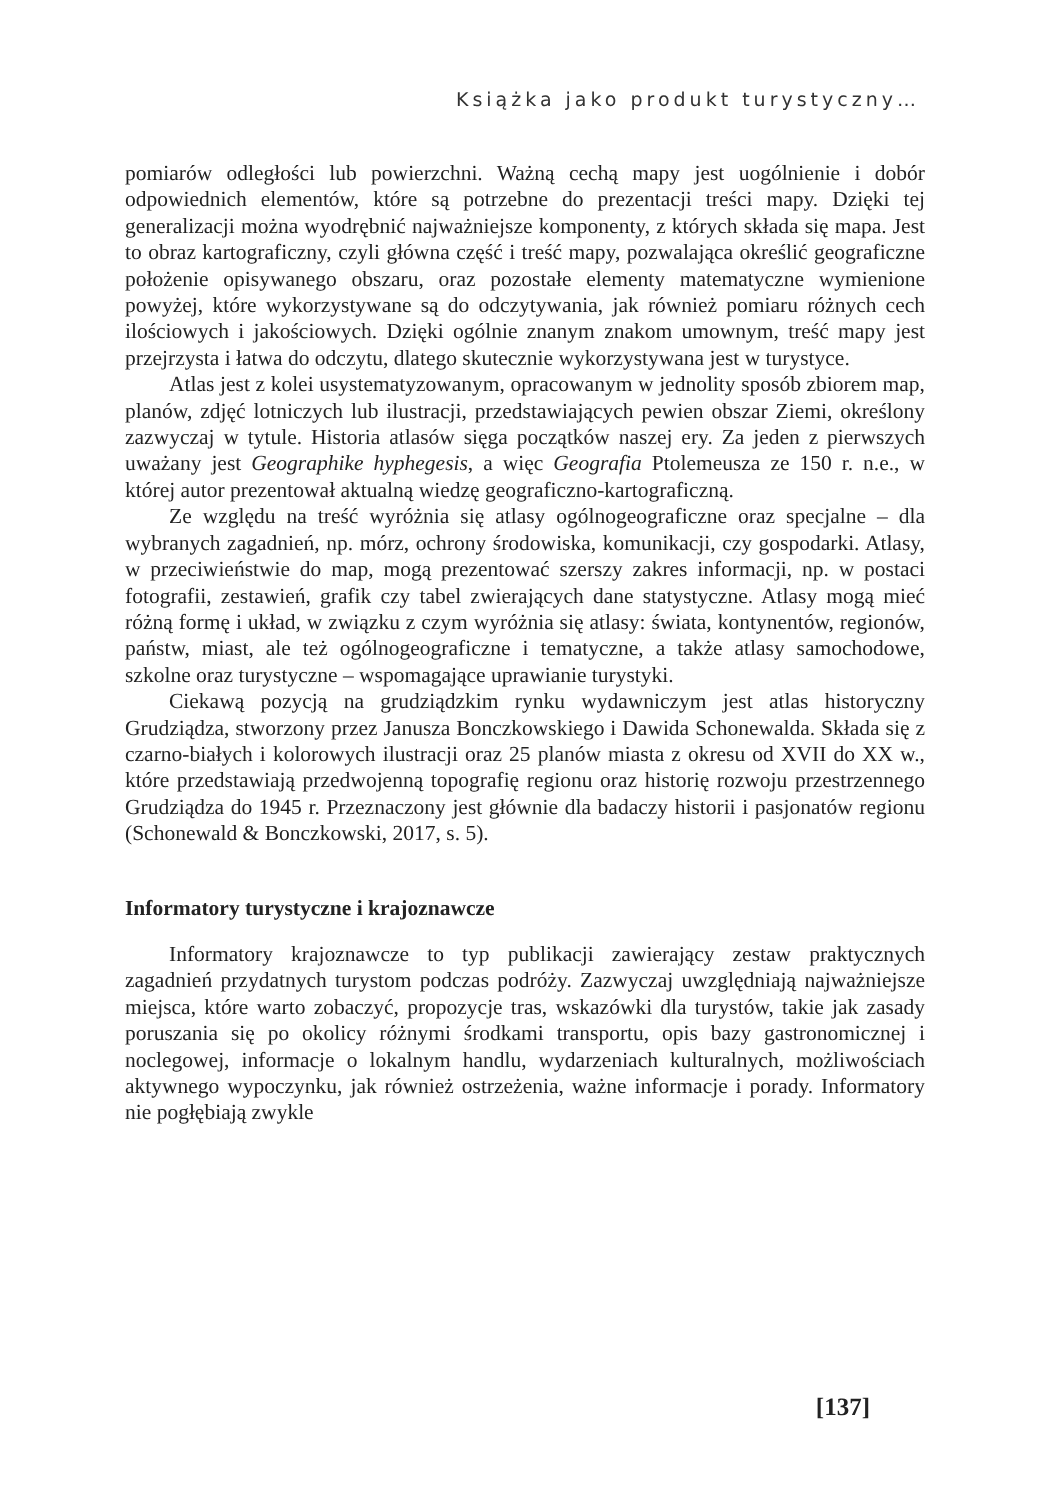Książka jako produkt turystyczny…
pomiarów odległości lub powierzchni. Ważną cechą mapy jest uogólnienie i dobór odpowiednich elementów, które są potrzebne do prezentacji treści mapy. Dzięki tej generalizacji można wyodrębnić najważniejsze komponenty, z których składa się mapa. Jest to obraz kartograficzny, czyli główna część i treść mapy, pozwalająca określić geograficzne położenie opisywanego obszaru, oraz pozostałe elementy matematyczne wymienione powyżej, które wykorzystywane są do odczytywania, jak również pomiaru różnych cech ilościowych i jakościowych. Dzięki ogólnie znanym znakom umownym, treść mapy jest przejrzysta i łatwa do odczytu, dlatego skutecznie wykorzystywana jest w turystyce.
Atlas jest z kolei usystematyzowanym, opracowanym w jednolity sposób zbiorem map, planów, zdjęć lotniczych lub ilustracji, przedstawiających pewien obszar Ziemi, określony zazwyczaj w tytule. Historia atlasów sięga początków naszej ery. Za jeden z pierwszych uważany jest Geographike hyphegesis, a więc Geografia Ptolemeusza ze 150 r. n.e., w której autor prezentował aktualną wiedzę geograficzno-kartograficzną.
Ze względu na treść wyróżnia się atlasy ogólnogeograficzne oraz specjalne – dla wybranych zagadnień, np. mórz, ochrony środowiska, komunikacji, czy gospodarki. Atlasy, w przeciwieństwie do map, mogą prezentować szerszy zakres informacji, np. w postaci fotografii, zestawień, grafik czy tabel zwierających dane statystyczne. Atlasy mogą mieć różną formę i układ, w związku z czym wyróżnia się atlasy: świata, kontynentów, regionów, państw, miast, ale też ogólnogeograficzne i tematyczne, a także atlasy samochodowe, szkolne oraz turystyczne – wspomagające uprawianie turystyki.
Ciekawą pozycją na grudziądzkim rynku wydawniczym jest atlas historyczny Grudziądza, stworzony przez Janusza Bonczkowskiego i Dawida Schonewalda. Składa się z czarno-białych i kolorowych ilustracji oraz 25 planów miasta z okresu od XVII do XX w., które przedstawiają przedwojenną topografię regionu oraz historię rozwoju przestrzennego Grudziądza do 1945 r. Przeznaczony jest głównie dla badaczy historii i pasjonatów regionu (Schonewald & Bonczkowski, 2017, s. 5).
Informatory turystyczne i krajoznawcze
Informatory krajoznawcze to typ publikacji zawierający zestaw praktycznych zagadnień przydatnych turystom podczas podróży. Zazwyczaj uwzględniają najważniejsze miejsca, które warto zobaczyć, propozycje tras, wskazówki dla turystów, takie jak zasady poruszania się po okolicy różnymi środkami transportu, opis bazy gastronomicznej i noclegowej, informacje o lokalnym handlu, wydarzeniach kulturalnych, możliwościach aktywnego wypoczynku, jak również ostrzeżenia, ważne informacje i porady. Informatory nie pogłębiają zwykle
[137]